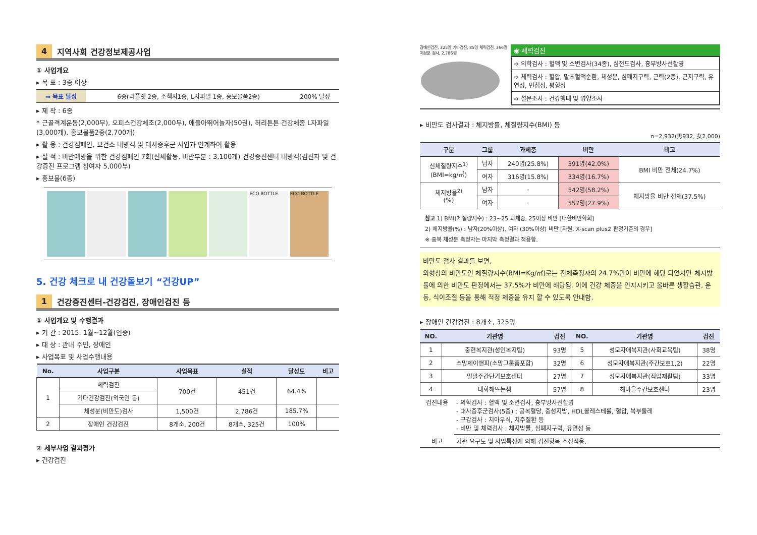4 지역사회 건강정보제공사업
① 사업개요
▸ 목 표 : 3종 이상
| ⇒ 목표 달성 | 6종(리플렛 2종, 소책자1종, L자파일 1종, 홍보물품2종) | 200% 달성 |
▸ 제 작 : 6종
* 근골격계운동(2,000부), 오피스건강체조(2,000부), 애들아뛰어놀자(50권), 허리튼튼 건강체종 L자파일(3,000개), 홍보물품2종(2,700개)
▸ 활 용 : 건강캠페인, 보건소 내방객 및 대사증후군 사업과 연계하여 활용
▸ 실 적 : 비만예방을 위한 건강캠페인 7회(신체활동, 비만부분 : 3,100개) 건강증진센터 내방객(검진자 및 건강증진 프로그램 참여자 5,000부)
▸ 홍보물(6종)
ECO BOTTLE ECO BOTTLE
5. 건강 체크로 내 건강돌보기 “건강UP”
1 건강증진센터-건강검진, 장애인검진 등
① 사업개요 및 수행결과
▸ 기 간 : 2015. 1월~12월(연중)
▸ 대 상 : 관내 주민, 장애인
▸ 사업목표 및 사업수행내용
| No. | 사업구분 | 사업목표 | 실적 | 달성도 | 비고 |
| --- | --- | --- | --- | --- | --- |
| 1 | 체력검진 | 700건 | 451건 | 64.4% | |
| | 기타건강검진(외국인 등) | | | | |
| | 체성분(비만도)검사 | 1,500건 | 2,786건 | 185.7% | |
| 2 | 장애인 건강검진 | 8개소, 200건 | 8개소, 325건 | 100% | |
② 세부사업 결과평가
▸ 건강검진
장애인검진, 325명 기타검진, 85명 체력검진, 366명 체성분 검사, 2,786명
◉ 체력검진
| ➩ 의학검사 : 혈액 및 소변검사(34종), 심전도검사, 흉부방사선촬영 |
| ➩ 체력검사 : 혈압, 말초혈액순환, 체성분, 심폐지구력, 근력(2종), 근지구력, 유연성, 민첩성, 평형성 |
| ➩ 설문조사 : 건강행태 및 영양조사 |
▸ 비만도 검사결과 : 체지방률, 체질량지수(BMI) 등
n=2,932(男932, 女2,000)
| 구분 | 그룹 | 과체중 | 비만 | 비고 |
| --- | --- | --- | --- | --- |
| 신체질량지수<sup>1)</sup> (BMI=kg/㎡) | 남자 | 240명(25.8%) | 391명(42.0%) | BMI 비만 전체(24.7%) |
| | 여자 | 316명(15.8%) | 334명(16.7%) | |
| 체지방율<sup>2)</sup> (%) | 남자 | - | 542명(58.2%) | 체지방율 비만 전체(37.5%) |
| | 여자 | - | 557명(27.9%) | |
참고 1) BMI(체질량지수) : 23~25 과체중, 25이상 비만 [대한비만학회]
2) 체지방율(%) : 남자(20%이상), 여자 (30%이상) 비만 [자원, X-scan plus2 판정기준의 경우]
※ 중복 체성분 측정자는 마지막 측정결과 적용함.
비만도 검사 결과를 보면,
외형상의 비만도인 체질량지수(BMI=Kg/㎡)로는 전체측정자의 24.7%만이 비만에 해당 되었지만 체지방률에 의한 비만도 판정에서는 37.5%가 비만에 해당됨. 이에 건강 체중을 인지시키고 올바른 생활습관, 운동, 식이조절 등을 통해 적정 체중을 유지 할 수 있도록 안내함.
▸ 장애인 건강검진 : 8개소, 325명
| NO. | 기관명 | 검진 | NO. | 기관명 | 검진 |
| --- | --- | --- | --- | --- | --- |
| 1 | 충현복지관(성인복지팀) | 93명 | 5 | 성모자애복지관(사회교육팀) | 38명 |
| 2 | 소망제이앤피(소망그룹홈포함) | 32명 | 6 | 성모자애복지관(주간보호1,2) | 22명 |
| 3 | 밀알주간단기보호센터 | 27명 | 7 | 성모자애복지관(직업재활팀) | 33명 |
| 4 | 태화해뜨는샘 | 57명 | 8 | 해마을주간보호센터 | 23명 |
| 검진내용 | - 의학검사 : 혈액 및 소변검사, 흉부방사선촬영 - 대사증후군검사(5종) : 공복혈당, 중성지방, HDL콜레스테롤, 혈압, 복부둘레 - 구강검사 : 치아우식, 치주질환 등 - 비만 및 체력검사 : 체지방률, 심폐지구력, 유연성 등 |
| 비고 | 기관 요구도 및 사업특성에 의해 검진항목 조정적용. |